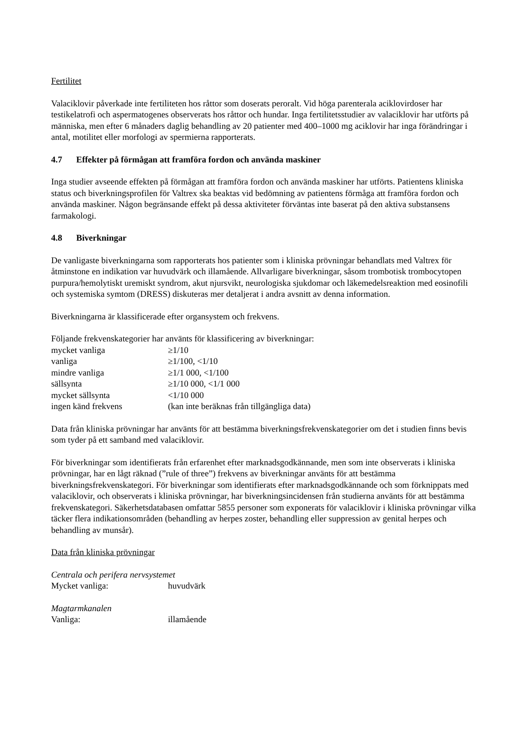Fertilitet
Valaciklovir påverkade inte fertiliteten hos råttor som doserats peroralt. Vid höga parenterala aciklovirdoser har testikelatrofi och aspermatogenes observerats hos råttor och hundar. Inga fertilitetsstudier av valaciklovir har utförts på människa, men efter 6 månaders daglig behandling av 20 patienter med 400–1000 mg aciklovir har inga förändringar i antal, motilitet eller morfologi av spermierna rapporterats.
4.7 Effekter på förmågan att framföra fordon och använda maskiner
Inga studier avseende effekten på förmågan att framföra fordon och använda maskiner har utförts. Patientens kliniska status och biverkningsprofilen för Valtrex ska beaktas vid bedömning av patientens förmåga att framföra fordon och använda maskiner. Någon begränsande effekt på dessa aktiviteter förväntas inte baserat på den aktiva substansens farmakologi.
4.8 Biverkningar
De vanligaste biverkningarna som rapporterats hos patienter som i kliniska prövningar behandlats med Valtrex för åtminstone en indikation var huvudvärk och illamående. Allvarligare biverkningar, såsom trombotisk trombocytopen purpura/hemolytiskt uremiskt syndrom, akut njursvikt, neurologiska sjukdomar och läkemedelsreaktion med eosinofili och systemiska symtom (DRESS) diskuteras mer detaljerat i andra avsnitt av denna information.
Biverkningarna är klassificerade efter organsystem och frekvens.
Följande frekvenskategorier har använts för klassificering av biverkningar:
| mycket vanliga | ≥1/10 |
| vanliga | ≥1/100, <1/10 |
| mindre vanliga | ≥1/1 000, <1/100 |
| sällsynta | ≥1/10 000, <1/1 000 |
| mycket sällsynta | <1/10 000 |
| ingen känd frekvens | (kan inte beräknas från tillgängliga data) |
Data från kliniska prövningar har använts för att bestämma biverkningsfrekvenskategorier om det i studien finns bevis som tyder på ett samband med valaciklovir.
För biverkningar som identifierats från erfarenhet efter marknadsgodkännande, men som inte observerats i kliniska prövningar, har en lågt räknad (”rule of three”) frekvens av biverkningar använts för att bestämma biverkningsfrekvenskategori. För biverkningar som identifierats efter marknadsgodkännande och som förknippats med valaciklovir, och observerats i kliniska prövningar, har biverkningsincidensen från studierna använts för att bestämma frekvenskategori. Säkerhetsdatabasen omfattar 5855 personer som exponerats för valaciklovir i kliniska prövningar vilka täcker flera indikationsområden (behandling av herpes zoster, behandling eller suppression av genital herpes och behandling av munsår).
Data från kliniska prövningar
Centrala och perifera nervsystemet
| Mycket vanliga: | huvudvärk |
Magtarmkanalen
| Vanliga: | illamående |